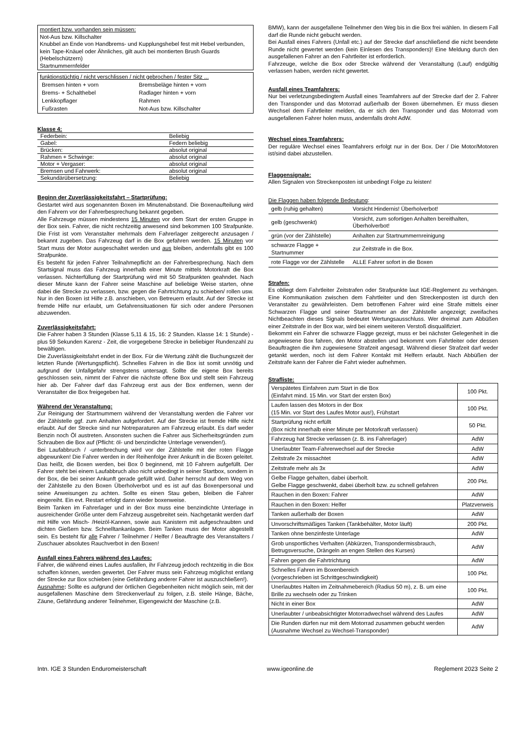montiert bzw. vorhanden sein müssen:
Not-Aus bzw. Killschalter
Knubbel an Ende von Handbrems- und Kupplungshebel fest mit Hebel verbunden, kein Tape-Knäuel oder Ähnliches, gilt auch bei montierten Brush Guards (Hebelschützern)
Startnummernfelder
funktionstüchtig / nicht verschlissen / nicht gebrochen / fester Sitz ...
| Bremsen hinten + vorn | Bremsbeläge hinten + vorn |
| Brems- + Schalthebel | Radlager hinten + vorn |
| Lenkkopflager | Rahmen |
| Fußrasten | Not-Aus bzw. Killschalter |
Klasse 4:
| Federbein: | Beliebig |
| Gabel: | Federn beliebig |
| Brücken: | absolut original |
| Rahmen + Schwinge: | absolut original |
| Motor + Vergaser: | absolut original |
| Bremsen und Fahrwerk: | absolut original |
| Sekundärübersetzung: | Beliebig |
Beginn der Zuverlässigkeitsfahrt – Startprüfung:
Gestartet wird aus sogenannten Boxen im Minutenabstand. Die Boxenaufteilung wird den Fahrern vor der Fahrerbesprechung bekannt gegeben.
Alle Fahrzeuge müssen mindestens 15 Minuten vor dem Start der ersten Gruppe in der Box sein. Fahrer, die nicht rechtzeitig anwesend sind bekommen 100 Strafpunkte. Die Frist ist vom Veranstalter mehrmals dem Fahrerlager zeitgerecht anzusagen / bekannt zugeben. Das Fahrzeug darf in die Box gefahren werden. 15 Minuten vor Start muss der Motor ausgeschaltet werden und aus bleiben, andernfalls gibt es 100 Strafpunkte.
Es besteht für jeden Fahrer Teilnahmepflicht an der Fahrerbesprechung. Nach dem Startsignal muss das Fahrzeug innerhalb einer Minute mittels Motorkraft die Box verlassen. Nichterfüllung der Startprüfung wird mit 50 Strafpunkten geahndet. Nach dieser Minute kann der Fahrer seine Maschine auf beliebige Weise starten, ohne dabei die Strecke zu verlassen, bzw. gegen die Fahrtrichtung zu schieben/ rollen usw. Nur in den Boxen ist Hilfe z.B. anschieben, von Betreuern erlaubt. Auf der Strecke ist fremde Hilfe nur erlaubt, um Gefahrensituationen für sich oder andere Personen abzuwenden.
Zuverlässigkeitsfahrt:
Die Fahrer haben 3 Stunden (Klasse 5,11 & 15, 16: 2 Stunden. Klasse 14: 1 Stunde) - plus 59 Sekunden Karenz - Zeit, die vorgegebene Strecke in beliebiger Rundenzahl zu bewältigen.
Die Zuverlässigkeitsfahrt endet in der Box. Für die Wertung zählt die Buchungszeit der letzten Runde (Wertungspflicht). Schnelles Fahren in die Box ist somit unnötig und aufgrund der Unfallgefahr strengstens untersagt. Sollte die eigene Box bereits geschlossen sein, nimmt der Fahrer die nächste offene Box und stellt sein Fahrzeug hier ab. Der Fahrer darf das Fahrzeug erst aus der Box entfernen, wenn der Veranstalter die Box freigegeben hat.
Während der Veranstaltung:
Zur Reinigung der Startnummern während der Veranstaltung werden die Fahrer vor der Zählstelle ggf. zum Anhalten aufgefordert. Auf der Strecke ist fremde Hilfe nicht erlaubt. Auf der Strecke sind nur Notreparaturen am Fahrzeug erlaubt. Es darf weder Benzin noch Öl austreten. Ansonsten suchen die Fahrer aus Sicherheitsgründen zum Schrauben die Box auf (Pflicht: öl- und benzindichte Unterlage verwenden!).
Bei Laufabbruch / -unterbrechung wird vor der Zählstelle mit der roten Flagge abgewunken! Die Fahrer werden in der Reihenfolge ihrer Ankunft in die Boxen geleitet. Das heißt, die Boxen werden, bei Box 0 beginnend, mit 10 Fahrern aufgefüllt. Der Fahrer steht bei einem Laufabbruch also nicht unbedingt in seiner Startbox, sondern in der Box, die bei seiner Ankunft gerade gefüllt wird. Daher herrscht auf dem Weg von der Zählstelle zu den Boxen Überholverbot und es ist auf das Boxenpersonal und seine Anweisungen zu achten. Sollte es einen Stau geben, bleiben die Fahrer eingereiht. Ein evt. Restart erfolgt dann wieder boxenweise.
Beim Tanken im Fahrerlager und in der Box muss eine benzindichte Unterlage in ausreichender Größe unter dem Fahrzeug ausgebreitet sein. Nachgetankt werden darf mit Hilfe von Misch- /Heizöl-Kannen, sowie aus Kanistern mit aufgeschraubten und dichten Gießern bzw. Schnelltankanlagen. Beim Tanken muss der Motor abgestellt sein. Es besteht für alle Fahrer / Teilnehmer / Helfer / Beauftragte des Veranstalters / Zuschauer absolutes Rauchverbot in den Boxen!
Ausfall eines Fahrers während des Laufes:
Fahrer, die während eines Laufes ausfallen, ihr Fahrzeug jedoch rechtzeitig in die Box schaffen können, werden gewertet. Der Fahrer muss sein Fahrzeug möglichst entlang der Strecke zur Box schieben (eine Gefährdung anderer Fahrer ist auszuschließen!).
Ausnahme: Sollte es aufgrund der örtlichen Gegebenheiten nicht möglich sein, mit der ausgefallenen Maschine dem Streckenverlauf zu folgen, z.B. steile Hänge, Bäche, Zäune, Gefährdung anderer Teilnehmer, Eigengewicht der Maschine (z.B.
BMW), kann der ausgefallene Teilnehmer den Weg bis in die Box frei wählen. In diesem Fall darf die Runde nicht gebucht werden.
Bei Ausfall eines Fahrers (Unfall etc.) auf der Strecke darf anschließend die nicht beendete Runde nicht gewertet werden (kein Einlesen des Transponders)! Eine Meldung durch den ausgefallenen Fahrer an den Fahrtleiter ist erforderlich.
Fahrzeuge, welche die Box oder Strecke während der Veranstaltung (Lauf) endgültig verlassen haben, werden nicht gewertet.
Ausfall eines Teamfahrers:
Nur bei verletzungsbedingtem Ausfall eines Teamfahrers auf der Strecke darf der 2. Fahrer den Transponder und das Motorrad außerhalb der Boxen übernehmen. Er muss diesen Wechsel dem Fahrtleiter melden, da er sich den Transponder und das Motorrad vom ausgefallenen Fahrer holen muss, andernfalls droht AdW.
Wechsel eines Teamfahrers:
Der reguläre Wechsel eines Teamfahrers erfolgt nur in der Box. Der / Die Motor/Motoren ist/sind dabei abzustellen.
Flaggensignale:
Allen Signalen von Streckenposten ist unbedingt Folge zu leisten!
Die Flaggen haben folgende Bedeutung:
| gelb (ruhig gehalten) | Vorsicht Hindernis! Überholverbot! |
| gelb (geschwenkt) | Vorsicht, zum sofortigen Anhalten bereithalten, Überholverbot! |
| grün (vor der Zählstelle) | Anhalten zur Startnummernreinigung |
| schwarze Flagge + Startnummer | zur Zeitstrafe in die Box. |
| rote Flagge vor der Zählstelle | ALLE Fahrer sofort in die Boxen |
Strafen:
Es obliegt dem Fahrtleiter Zeitstrafen oder Strafpunkte laut IGE-Reglement zu verhängen. Eine Kommunikation zwischen dem Fahrtleiter und den Streckenposten ist durch den Veranstalter zu gewährleisten. Dem betroffenen Fahrer wird eine Strafe mittels einer Schwarzen Flagge und seiner Startnummer an der Zählstelle angezeigt; zweifaches Nichtbeachten dieses Signals bedeutet Wertungsausschluss. Wer dreimal zum Abbüßen einer Zeitstrafe in der Box war, wird bei einem weiteren Verstoß disqualifiziert.
Bekommt ein Fahrer die schwarze Flagge gezeigt, muss er bei nächster Gelegenheit in die angewiesene Box fahren, den Motor abstellen und bekommt vom Fahrtleiter oder dessen Beauftragten die ihm zugewiesene Strafzeit angesagt. Während dieser Strafzeit darf weder getankt werden, noch ist dem Fahrer Kontakt mit Helfern erlaubt. Nach Abbüßen der Zeitstrafe kann der Fahrer die Fahrt wieder aufnehmen.
Strafliste:
| Verspätetes Einfahren zum Start in die Box (Einfahrt mind. 15 Min. vor Start der ersten Box) | 100 Pkt. |
| Laufen lassen des Motors in der Box (15 Min. vor Start des Laufes Motor aus!), Frühstart | 100 Pkt. |
| Startprüfung nicht erfüllt (Box nicht innerhalb einer Minute per Motorkraft verlassen) | 50 Pkt. |
| Fahrzeug hat Strecke verlassen (z. B. ins Fahrerlager) | AdW |
| Unerlaubter Team-Fahrerwechsel auf der Strecke | AdW |
| Zeitstrafe 2x missachtet | AdW |
| Zeitstrafe mehr als 3x | AdW |
| Gelbe Flagge gehalten, dabei überholt. Gelbe Flagge geschwenkt, dabei überholt bzw. zu schnell gefahren | 200 Pkt. |
| Rauchen in den Boxen: Fahrer | AdW |
| Rauchen in den Boxen: Helfer | Platzverweis |
| Tanken außerhalb der Boxen | AdW |
| Unvorschriftsmäßiges Tanken (Tankbehälter, Motor läuft) | 200 Pkt. |
| Tanken ohne benzinfeste Unterlage | AdW |
| Grob unsportliches Verhalten (Abkürzen, Transpondermissbrauch, Betrugsversuche, Drängeln an engen Stellen des Kurses) | AdW |
| Fahren gegen die Fahrtrichtung | AdW |
| Schnelles Fahren im Boxenbereich (vorgeschrieben ist Schrittgeschwindigkeit) | 100 Pkt. |
| Unerlaubtes Halten im Zeitnahmebereich (Radius 50 m), z. B. um eine Brille zu wechseln oder zu Trinken | 100 Pkt. |
| Nicht in einer Box | AdW |
| Unerlaubter / unbeabsichtigter Motorradwechsel während des Laufes | AdW |
| Die Runden dürfen nur mit dem Motorrad zusammen gebucht werden (Ausnahme Wechsel zu Wechsel-Transponder) | AdW |
Intn. IGE 3 Stunden Enduromeisterschaft www.igeonline.de Reglement 2023 Seite 2